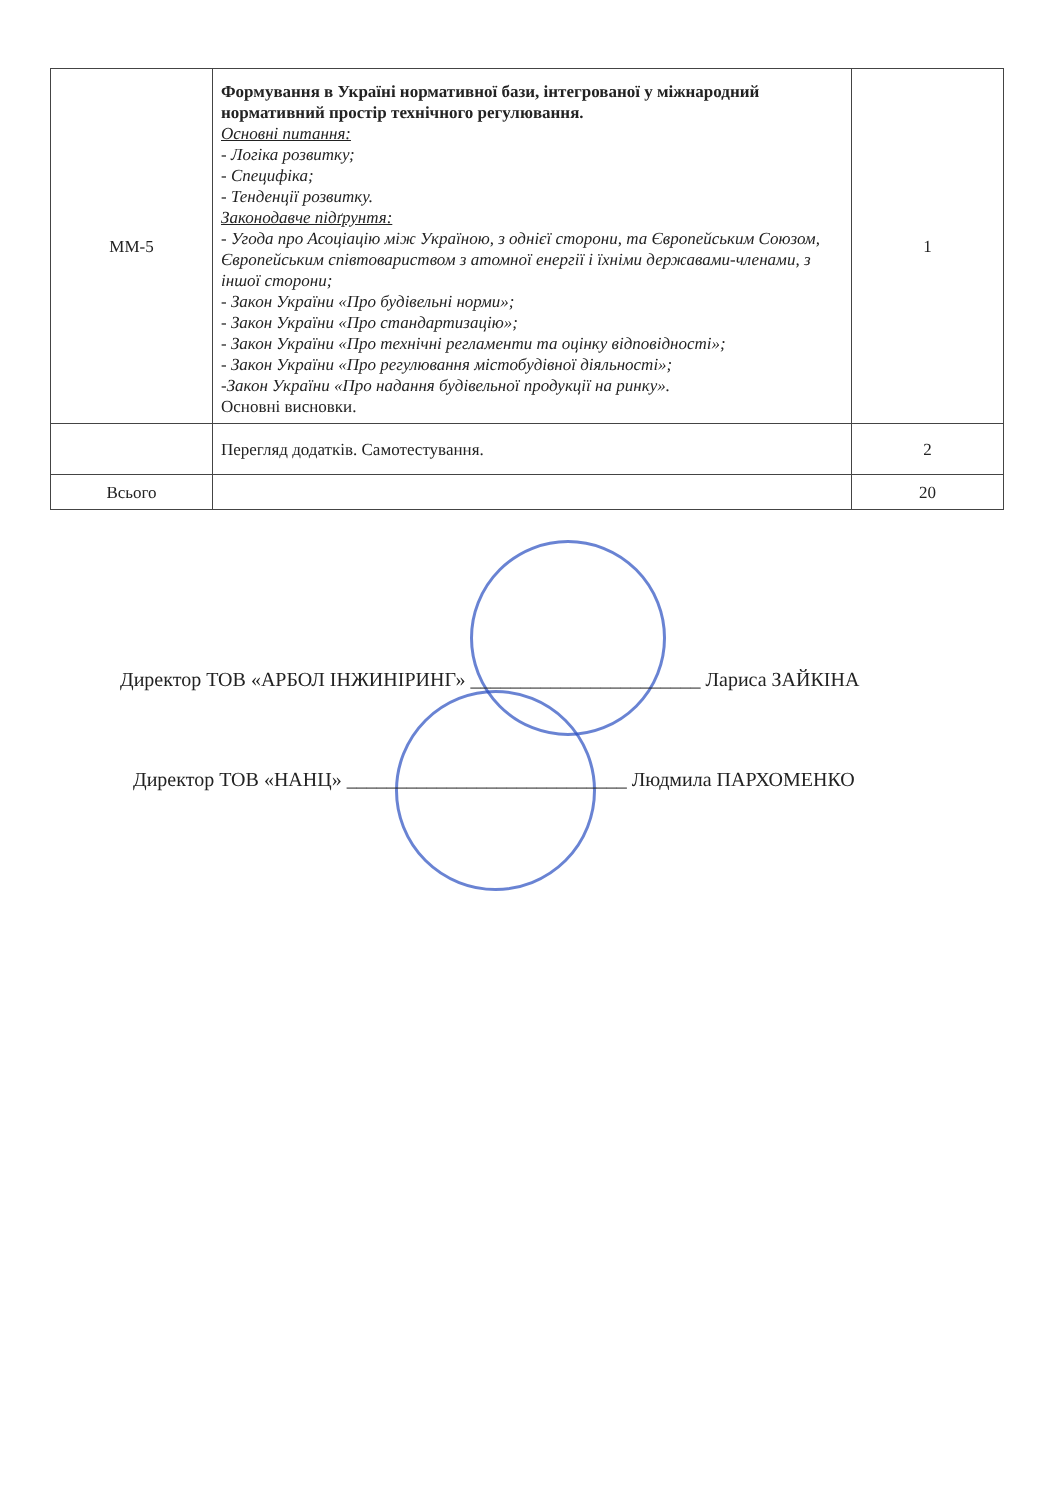| ММ-5 | Формування в Україні нормативної бази, інтегрованої у міжнародний нормативний простір технічного регулювання. Основні питання: - Логіка розвитку; - Специфіка; - Тенденції розвитку. Законодавче підґрунтя: - Угода про Асоціацію між Україною, з однієї сторони, та Європейським Союзом, Європейським співтовариством з атомної енергії і їхніми державами-членами, з іншої сторони; - Закон України «Про будівельні норми»; - Закон України «Про стандартизацію»; - Закон України «Про технічні регламенти та оцінку відповідності»; - Закон України «Про регулювання містобудівної діяльності»; -Закон України «Про надання будівельної продукції на ринку». Основні висновки. | 1 |
| | Перегляд додатків. Самотестування. | 2 |
| Всього | | 20 |
Директор ТОВ «АРБОЛ ІНЖИНІРИНГ» _______________________ Лариса ЗАЙКІНА
Директор ТОВ «НАНЦ» ____________________________ Людмила ПАРХОМЕНКО